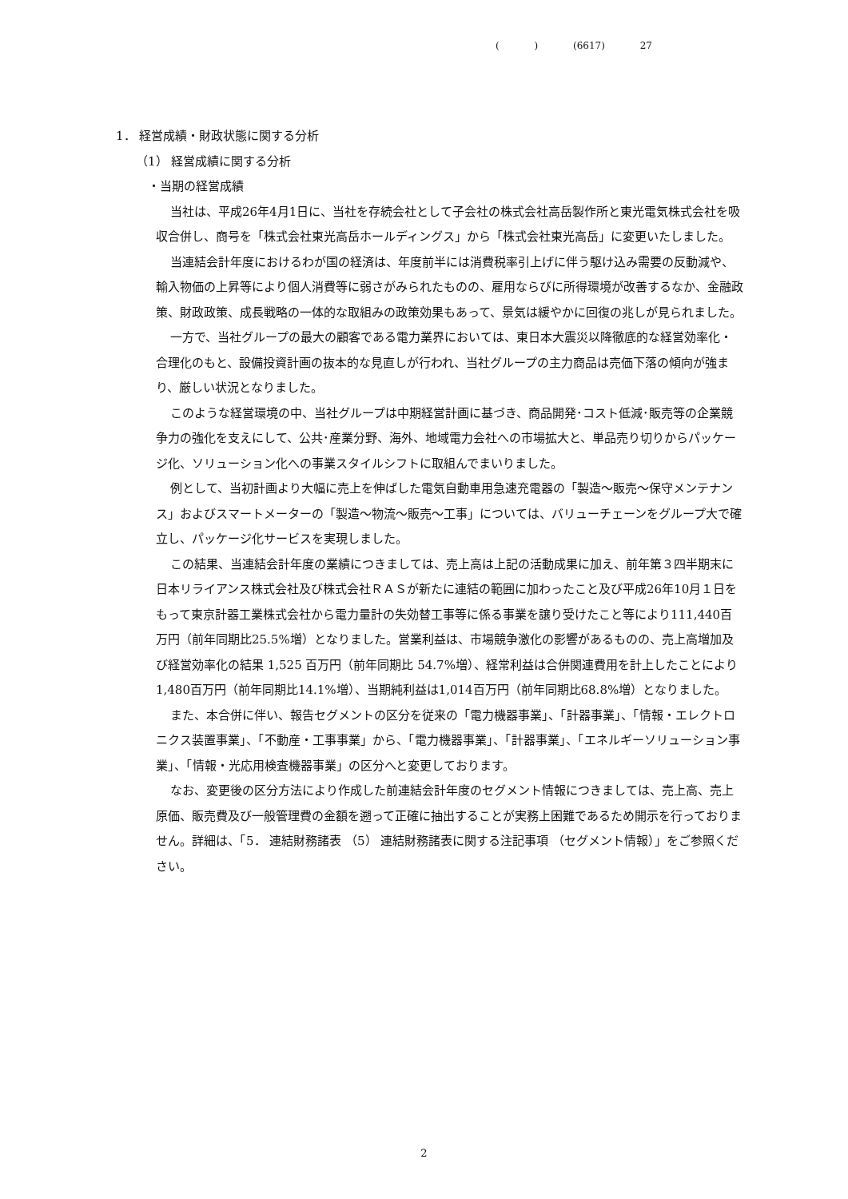( ) (6617) 27
1． 経営成績・財政状態に関する分析
（1） 経営成績に関する分析
・当期の経営成績
当社は、平成26年4月1日に、当社を存続会社として子会社の株式会社高岳製作所と東光電気株式会社を吸収合併し、商号を「株式会社東光高岳ホールディングス」から「株式会社東光高岳」に変更いたしました。
当連結会計年度におけるわが国の経済は、年度前半には消費税率引上げに伴う駆け込み需要の反動減や、輸入物価の上昇等により個人消費等に弱さがみられたものの、雇用ならびに所得環境が改善するなか、金融政策、財政政策、成長戦略の一体的な取組みの政策効果もあって、景気は緩やかに回復の兆しが見られました。
一方で、当社グループの最大の顧客である電力業界においては、東日本大震災以降徹底的な経営効率化・合理化のもと、設備投資計画の抜本的な見直しが行われ、当社グループの主力商品は売価下落の傾向が強まり、厳しい状況となりました。
このような経営環境の中、当社グループは中期経営計画に基づき、商品開発･コスト低減･販売等の企業競争力の強化を支えにして、公共･産業分野、海外、地域電力会社への市場拡大と、単品売り切りからパッケージ化、ソリューション化への事業スタイルシフトに取組んでまいりました。
例として、当初計画より大幅に売上を伸ばした電気自動車用急速充電器の「製造～販売～保守メンテナンス」およびスマートメーターの「製造～物流～販売～工事」については、バリューチェーンをグループ大で確立し、パッケージ化サービスを実現しました。
この結果、当連結会計年度の業績につきましては、売上高は上記の活動成果に加え、前年第３四半期末に日本リライアンス株式会社及び株式会社ＲＡＳが新たに連結の範囲に加わったこと及び平成26年10月１日をもって東京計器工業株式会社から電力量計の失効替工事等に係る事業を譲り受けたこと等により111,440百万円（前年同期比25.5%増）となりました。営業利益は、市場競争激化の影響があるものの、売上高増加及び経営効率化の結果 1,525 百万円（前年同期比 54.7%増）、経常利益は合併関連費用を計上したことにより1,480百万円（前年同期比14.1%増）、当期純利益は1,014百万円（前年同期比68.8%増）となりました。
また、本合併に伴い、報告セグメントの区分を従来の「電力機器事業」、「計器事業」、「情報・エレクトロニクス装置事業」、「不動産・工事事業」から、「電力機器事業」、「計器事業」、「エネルギーソリューション事業」、「情報・光応用検査機器事業」の区分へと変更しております。
なお、変更後の区分方法により作成した前連結会計年度のセグメント情報につきましては、売上高、売上原価、販売費及び一般管理費の金額を遡って正確に抽出することが実務上困難であるため開示を行っておりません。詳細は、「5． 連結財務諸表 （5） 連結財務諸表に関する注記事項 （セグメント情報）」をご参照ください。
2